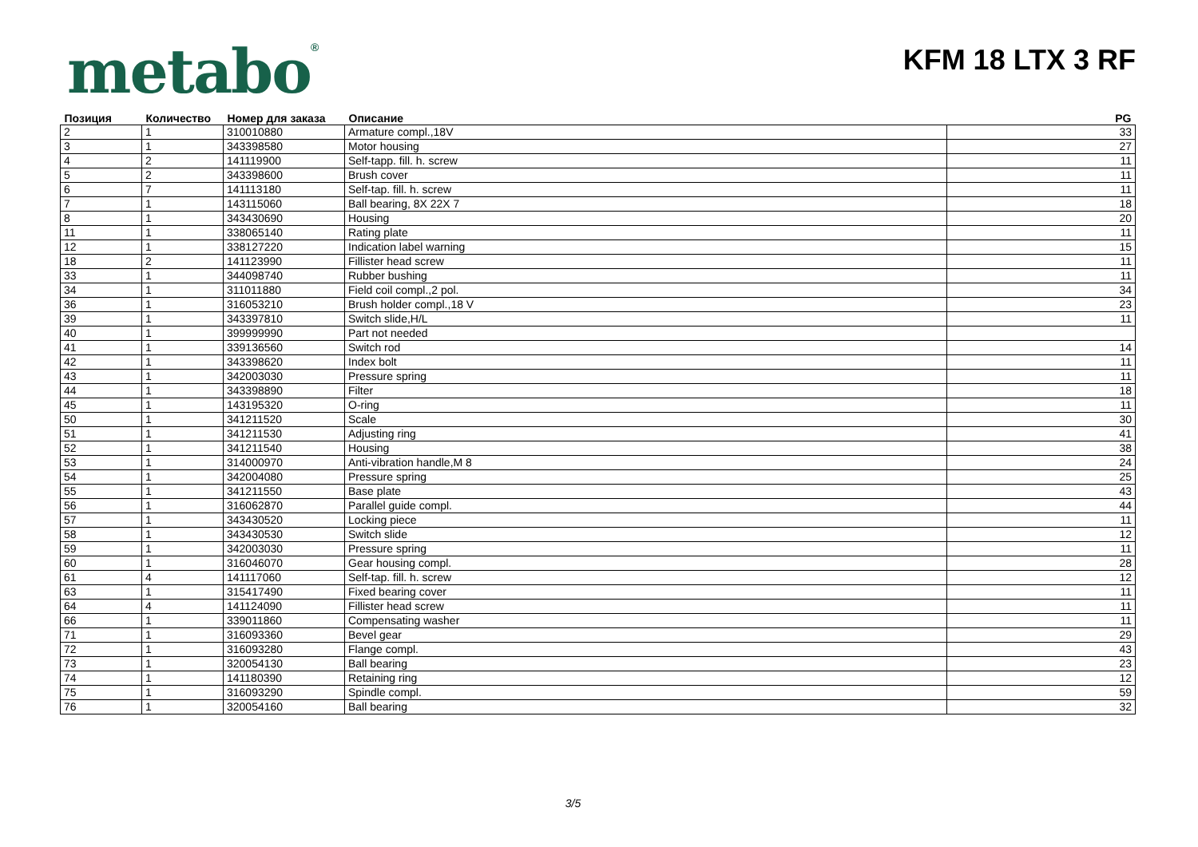metabo<sup>®</sup>
KFM 18 LTX 3 RF
| Позиция | Количество | Номер для заказа | Описание | PG |
| --- | --- | --- | --- | --- |
| 2 | 1 | 310010880 | Armature compl.,18V | 33 |
| 3 | 1 | 343398580 | Motor housing | 27 |
| 4 | 2 | 141119900 | Self-tapp. fill. h. screw | 11 |
| 5 | 2 | 343398600 | Brush cover | 11 |
| 6 | 7 | 141113180 | Self-tap. fill. h. screw | 11 |
| 7 | 1 | 143115060 | Ball bearing, 8X 22X 7 | 18 |
| 8 | 1 | 343430690 | Housing | 20 |
| 11 | 1 | 338065140 | Rating plate | 11 |
| 12 | 1 | 338127220 | Indication label warning | 15 |
| 18 | 2 | 141123990 | Fillister head screw | 11 |
| 33 | 1 | 344098740 | Rubber bushing | 11 |
| 34 | 1 | 311011880 | Field coil compl.,2 pol. | 34 |
| 36 | 1 | 316053210 | Brush holder compl.,18 V | 23 |
| 39 | 1 | 343397810 | Switch slide,H/L | 11 |
| 40 | 1 | 399999990 | Part not needed | |
| 41 | 1 | 339136560 | Switch rod | 14 |
| 42 | 1 | 343398620 | Index bolt | 11 |
| 43 | 1 | 342003030 | Pressure spring | 11 |
| 44 | 1 | 343398890 | Filter | 18 |
| 45 | 1 | 143195320 | O-ring | 11 |
| 50 | 1 | 341211520 | Scale | 30 |
| 51 | 1 | 341211530 | Adjusting ring | 41 |
| 52 | 1 | 341211540 | Housing | 38 |
| 53 | 1 | 314000970 | Anti-vibration handle,M 8 | 24 |
| 54 | 1 | 342004080 | Pressure spring | 25 |
| 55 | 1 | 341211550 | Base plate | 43 |
| 56 | 1 | 316062870 | Parallel guide compl. | 44 |
| 57 | 1 | 343430520 | Locking piece | 11 |
| 58 | 1 | 343430530 | Switch slide | 12 |
| 59 | 1 | 342003030 | Pressure spring | 11 |
| 60 | 1 | 316046070 | Gear housing compl. | 28 |
| 61 | 4 | 141117060 | Self-tap. fill. h. screw | 12 |
| 63 | 1 | 315417490 | Fixed bearing cover | 11 |
| 64 | 4 | 141124090 | Fillister head screw | 11 |
| 66 | 1 | 339011860 | Compensating washer | 11 |
| 71 | 1 | 316093360 | Bevel gear | 29 |
| 72 | 1 | 316093280 | Flange compl. | 43 |
| 73 | 1 | 320054130 | Ball bearing | 23 |
| 74 | 1 | 141180390 | Retaining ring | 12 |
| 75 | 1 | 316093290 | Spindle compl. | 59 |
| 76 | 1 | 320054160 | Ball bearing | 32 |
3/5